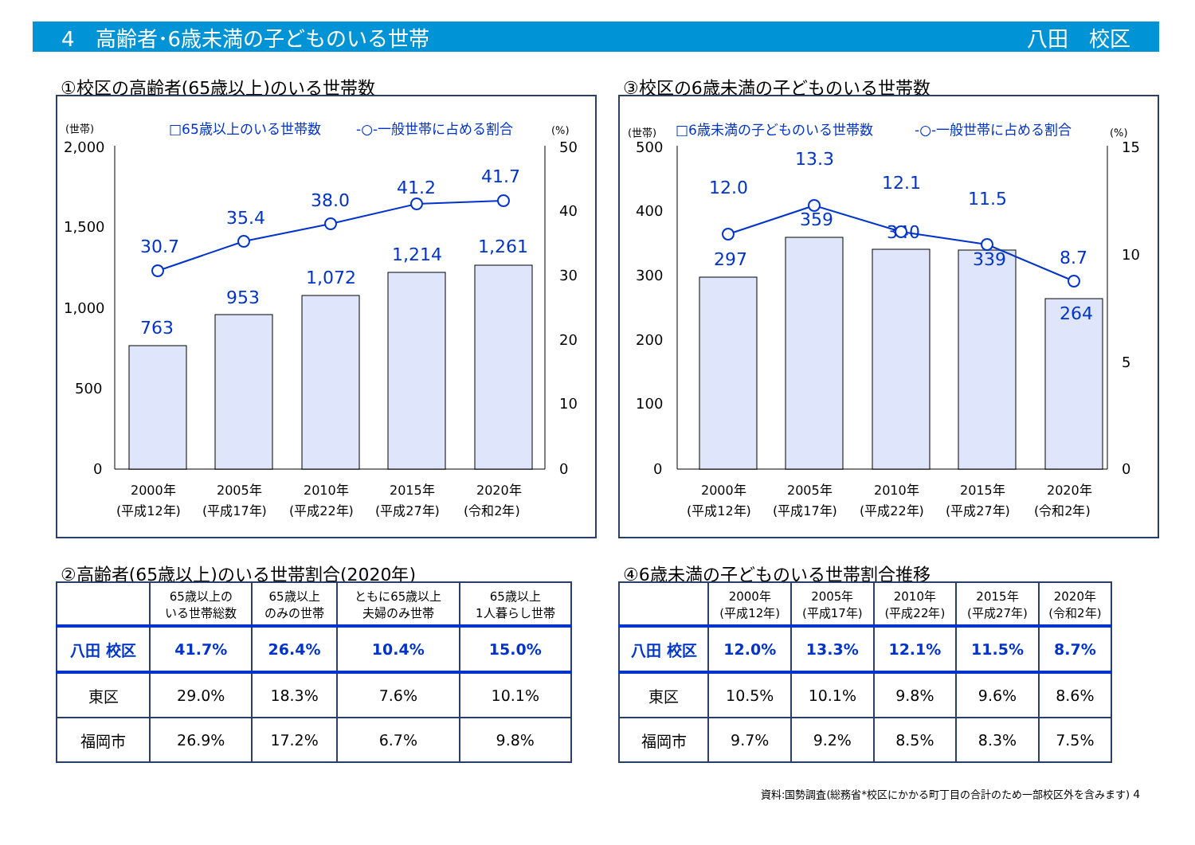4　高齢者･6歳未満の子どものいる世帯 八田　校区
①校区の高齢者(65歳以上)のいる世帯数
(世帯)
□65歳以上のいる世帯数
-○-一般世帯に占める割合
(%)
2,000
1,500
1,000
500
0
50
40
30
20
10
0
763
953
1,072
1,214
1,261
30.7
35.4
38.0
41.2
41.7
2000年
2005年
2010年
2015年
2020年
(平成12年)
(平成17年)
(平成22年)
(平成27年)
(令和2年)
③校区の6歳未満の子どものいる世帯数
(世帯)
□6歳未満の子どものいる世帯数
-○-一般世帯に占める割合
(%)
500
400
300
200
100
0
15
10
5
0
297
359
340
339
264
12.0
13.3
12.1
11.5
8.7
2000年
2005年
2010年
2015年
2020年
(平成12年)
(平成17年)
(平成22年)
(平成27年)
(令和2年)
②高齢者(65歳以上)のいる世帯割合(2020年)
| | 65歳以上の いる世帯総数 | 65歳以上 のみの世帯 | ともに65歳以上 夫婦のみ世帯 | 65歳以上 1人暮らし世帯 |
| --- | --- | --- | --- | --- |
| 八田 校区 | 41.7% | 26.4% | 10.4% | 15.0% |
| 東区 | 29.0% | 18.3% | 7.6% | 10.1% |
| 福岡市 | 26.9% | 17.2% | 6.7% | 9.8% |
④6歳未満の子どものいる世帯割合推移
| | 2000年 (平成12年) | 2005年 (平成17年) | 2010年 (平成22年) | 2015年 (平成27年) | 2020年 (令和2年) |
| --- | --- | --- | --- | --- | --- |
| 八田 校区 | 12.0% | 13.3% | 12.1% | 11.5% | 8.7% |
| 東区 | 10.5% | 10.1% | 9.8% | 9.6% | 8.6% |
| 福岡市 | 9.7% | 9.2% | 8.5% | 8.3% | 7.5% |
資料:国勢調査(総務省*校区にかかる町丁目の合計のため一部校区外を含みます) 4